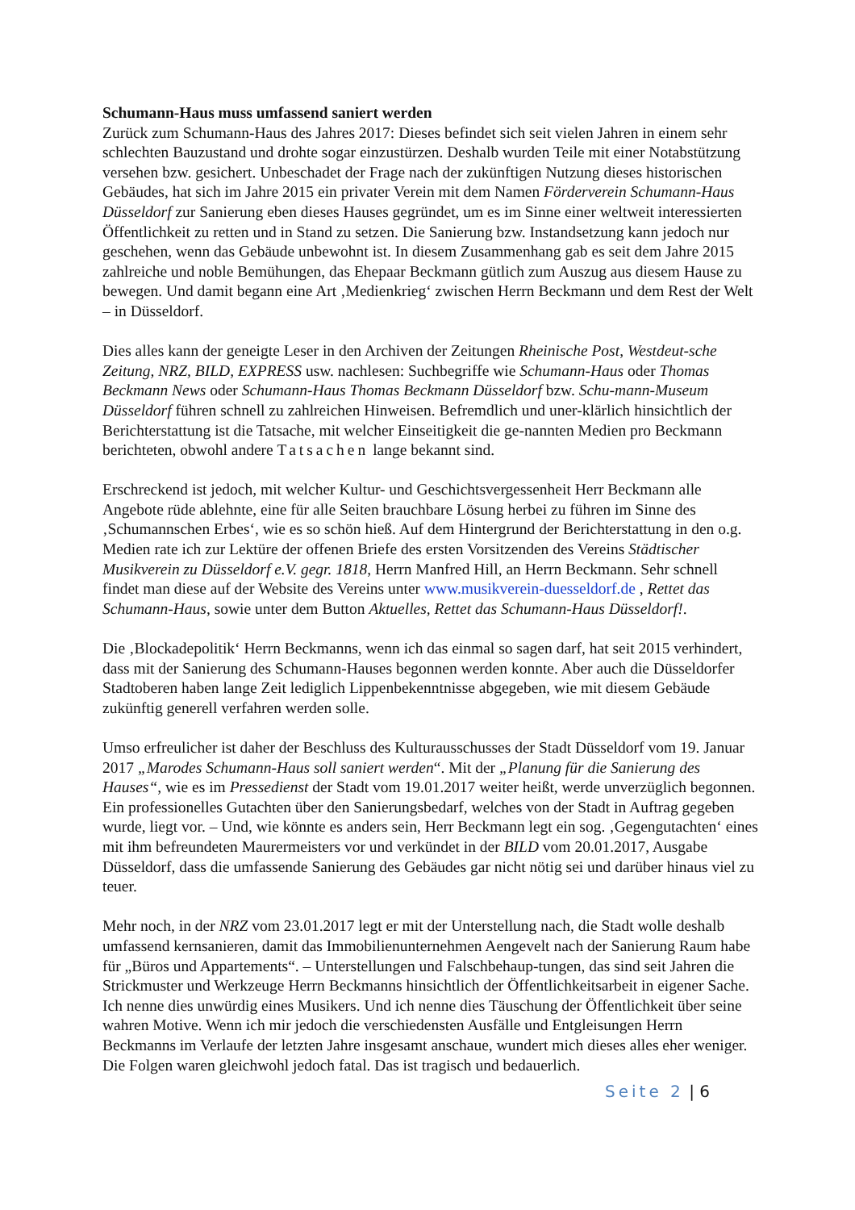Schumann-Haus muss umfassend saniert werden
Zurück zum Schumann-Haus des Jahres 2017: Dieses befindet sich seit vielen Jahren in einem sehr schlechten Bauzustand und drohte sogar einzustürzen. Deshalb wurden Teile mit einer Notabstützung versehen bzw. gesichert. Unbeschadet der Frage nach der zukünftigen Nutzung dieses historischen Gebäudes, hat sich im Jahre 2015 ein privater Verein mit dem Namen Förderverein Schumann-Haus Düsseldorf zur Sanierung eben dieses Hauses gegründet, um es im Sinne einer weltweit interessierten Öffentlichkeit zu retten und in Stand zu setzen. Die Sanierung bzw. Instandsetzung kann jedoch nur geschehen, wenn das Gebäude unbewohnt ist. In diesem Zusammenhang gab es seit dem Jahre 2015 zahlreiche und noble Bemühungen, das Ehepaar Beckmann gütlich zum Auszug aus diesem Hause zu bewegen. Und damit begann eine Art ‚Medienkrieg‘ zwischen Herrn Beckmann und dem Rest der Welt – in Düsseldorf.
Dies alles kann der geneigte Leser in den Archiven der Zeitungen Rheinische Post, Westdeut-sche Zeitung, NRZ, BILD, EXPRESS usw. nachlesen: Suchbegriffe wie Schumann-Haus oder Thomas Beckmann News oder Schumann-Haus Thomas Beckmann Düsseldorf bzw. Schu-mann-Museum Düsseldorf führen schnell zu zahlreichen Hinweisen. Befremdlich und uner-klärlich hinsichtlich der Berichterstattung ist die Tatsache, mit welcher Einseitigkeit die ge-nannten Medien pro Beckmann berichteten, obwohl andere Tatsachen lange bekannt sind.
Erschreckend ist jedoch, mit welcher Kultur- und Geschichtsvergessenheit Herr Beckmann alle Angebote rüde ablehnte, eine für alle Seiten brauchbare Lösung herbei zu führen im Sinne des ‚Schumannschen Erbes‘, wie es so schön hieß. Auf dem Hintergrund der Berichterstattung in den o.g. Medien rate ich zur Lektüre der offenen Briefe des ersten Vorsitzenden des Vereins Städtischer Musikverein zu Düsseldorf e.V. gegr. 1818, Herrn Manfred Hill, an Herrn Beckmann. Sehr schnell findet man diese auf der Website des Vereins unter www.musikverein-duesseldorf.de , Rettet das Schumann-Haus, sowie unter dem Button Aktuelles, Rettet das Schumann-Haus Düsseldorf!.
Die ‚Blockadepolitik‘ Herrn Beckmanns, wenn ich das einmal so sagen darf, hat seit 2015 verhindert, dass mit der Sanierung des Schumann-Hauses begonnen werden konnte. Aber auch die Düsseldorfer Stadtoberen haben lange Zeit lediglich Lippenbekenntnisse abgegeben, wie mit diesem Gebäude zukünftig generell verfahren werden solle.
Umso erfreulicher ist daher der Beschluss des Kulturausschusses der Stadt Düsseldorf vom 19. Januar 2017 „Marodes Schumann-Haus soll saniert werden“. Mit der „Planung für die Sanierung des Hauses“, wie es im Pressedienst der Stadt vom 19.01.2017 weiter heißt, werde unverzüglich begonnen. Ein professionelles Gutachten über den Sanierungsbedarf, welches von der Stadt in Auftrag gegeben wurde, liegt vor. – Und, wie könnte es anders sein, Herr Beckmann legt ein sog. ‚Gegengutachten‘ eines mit ihm befreundeten Maurermeisters vor und verkündet in der BILD vom 20.01.2017, Ausgabe Düsseldorf, dass die umfassende Sanierung des Gebäudes gar nicht nötig sei und darüber hinaus viel zu teuer.
Mehr noch, in der NRZ vom 23.01.2017 legt er mit der Unterstellung nach, die Stadt wolle deshalb umfassend kernsanieren, damit das Immobilienunternehmen Aengevelt nach der Sanierung Raum habe für „Büros und Appartements“. – Unterstellungen und Falschbehaup-tungen, das sind seit Jahren die Strickmuster und Werkzeuge Herrn Beckmanns hinsichtlich der Öffentlichkeitsarbeit in eigener Sache. Ich nenne dies unwürdig eines Musikers. Und ich nenne dies Täuschung der Öffentlichkeit über seine wahren Motive. Wenn ich mir jedoch die verschiedensten Ausfälle und Entgleisungen Herrn Beckmanns im Verlaufe der letzten Jahre insgesamt anschaue, wundert mich dieses alles eher weniger. Die Folgen waren gleichwohl jedoch fatal. Das ist tragisch und bedauerlich.
Seite 2 | 6